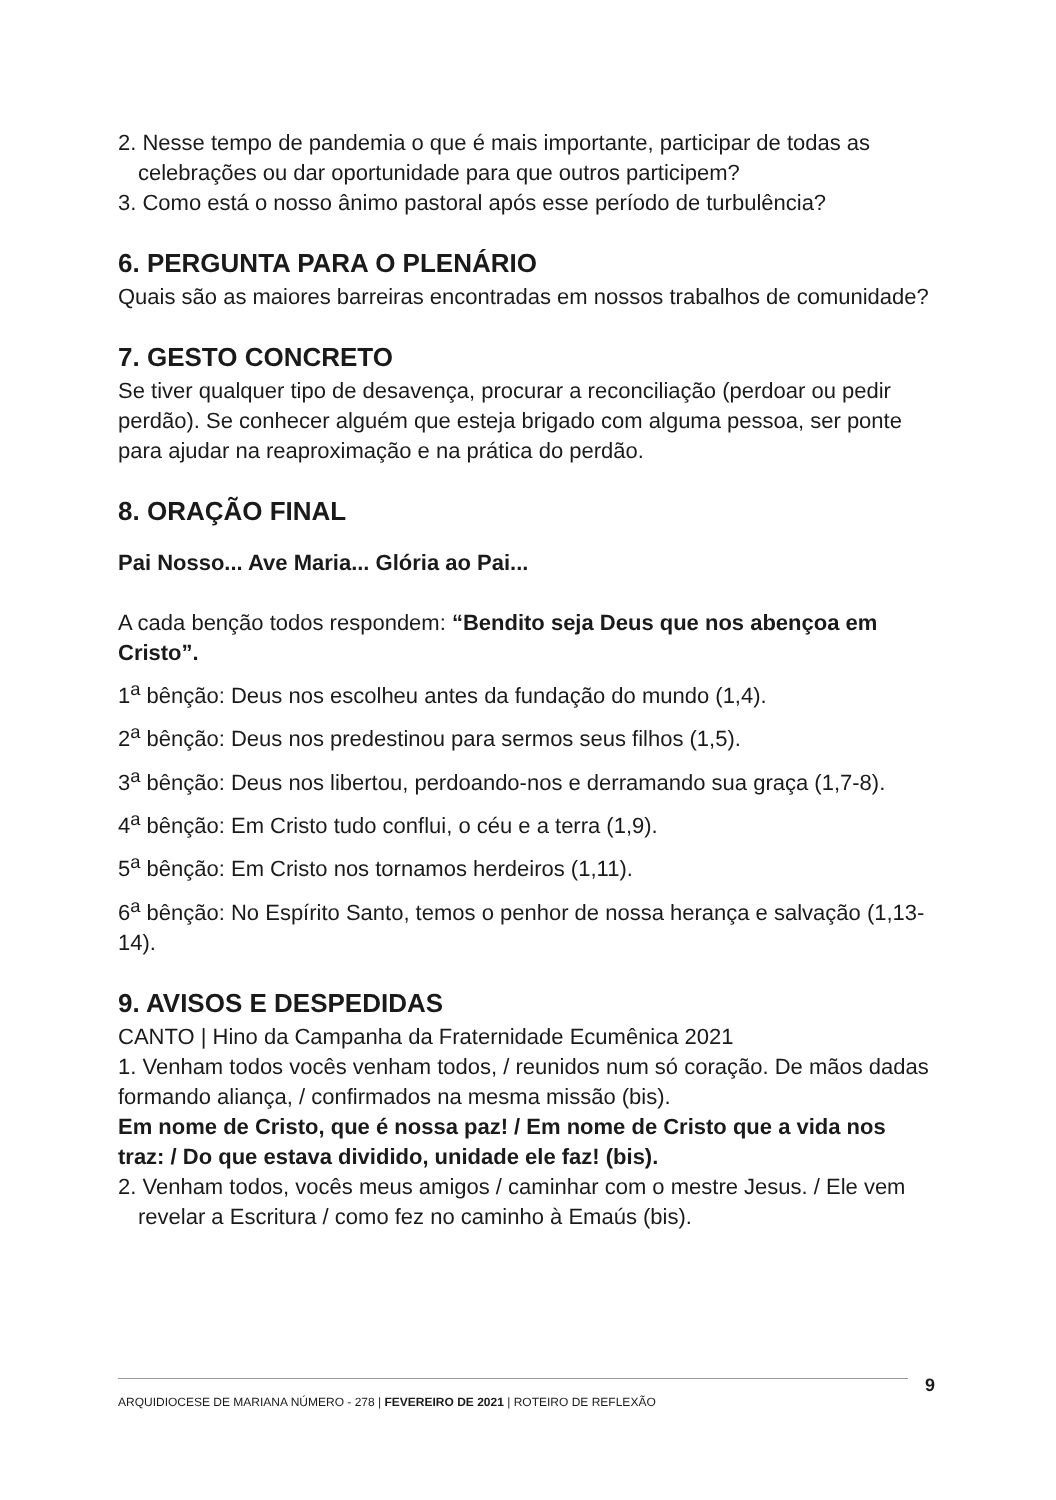2. Nesse tempo de pandemia o que é mais importante, participar de todas as celebrações ou dar oportunidade para que outros participem?
3. Como está o nosso ânimo pastoral após esse período de turbulência?
6. PERGUNTA PARA O PLENÁRIO
Quais são as maiores barreiras encontradas em nossos trabalhos de comunidade?
7. GESTO CONCRETO
Se tiver qualquer tipo de desavença, procurar a reconciliação (perdoar ou pedir perdão). Se conhecer alguém que esteja brigado com alguma pessoa, ser ponte para ajudar na reaproximação e na prática do perdão.
8. ORAÇÃO FINAL
Pai Nosso... Ave Maria... Glória ao Pai...
A cada benção todos respondem: “Bendito seja Deus que nos abençoa em Cristo”.
1<sup>a</sup> bênção: Deus nos escolheu antes da fundação do mundo (1,4).
2<sup>a</sup> bênção: Deus nos predestinou para sermos seus filhos (1,5).
3<sup>a</sup> bênção: Deus nos libertou, perdoando-nos e derramando sua graça (1,7-8).
4<sup>a</sup> bênção: Em Cristo tudo conflui, o céu e a terra (1,9).
5<sup>a</sup> bênção: Em Cristo nos tornamos herdeiros (1,11).
6<sup>a</sup> bênção: No Espírito Santo, temos o penhor de nossa herança e salvação (1,13-14).
9. AVISOS E DESPEDIDAS
CANTO | Hino da Campanha da Fraternidade Ecumênica 2021
1. Venham todos vocês venham todos, / reunidos num só coração. De mãos dadas formando aliança, / confirmados na mesma missão (bis).
Em nome de Cristo, que é nossa paz! / Em nome de Cristo que a vida nos traz: / Do que estava dividido, unidade ele faz! (bis).
2. Venham todos, vocês meus amigos / caminhar com o mestre Jesus. / Ele vem revelar a Escritura / como fez no caminho à Emaús (bis).
ARQUIDIOCESE DE MARIANA NÚMERO - 278 | FEVEREIRO DE 2021 | ROTEIRO DE REFLEXÃO 9